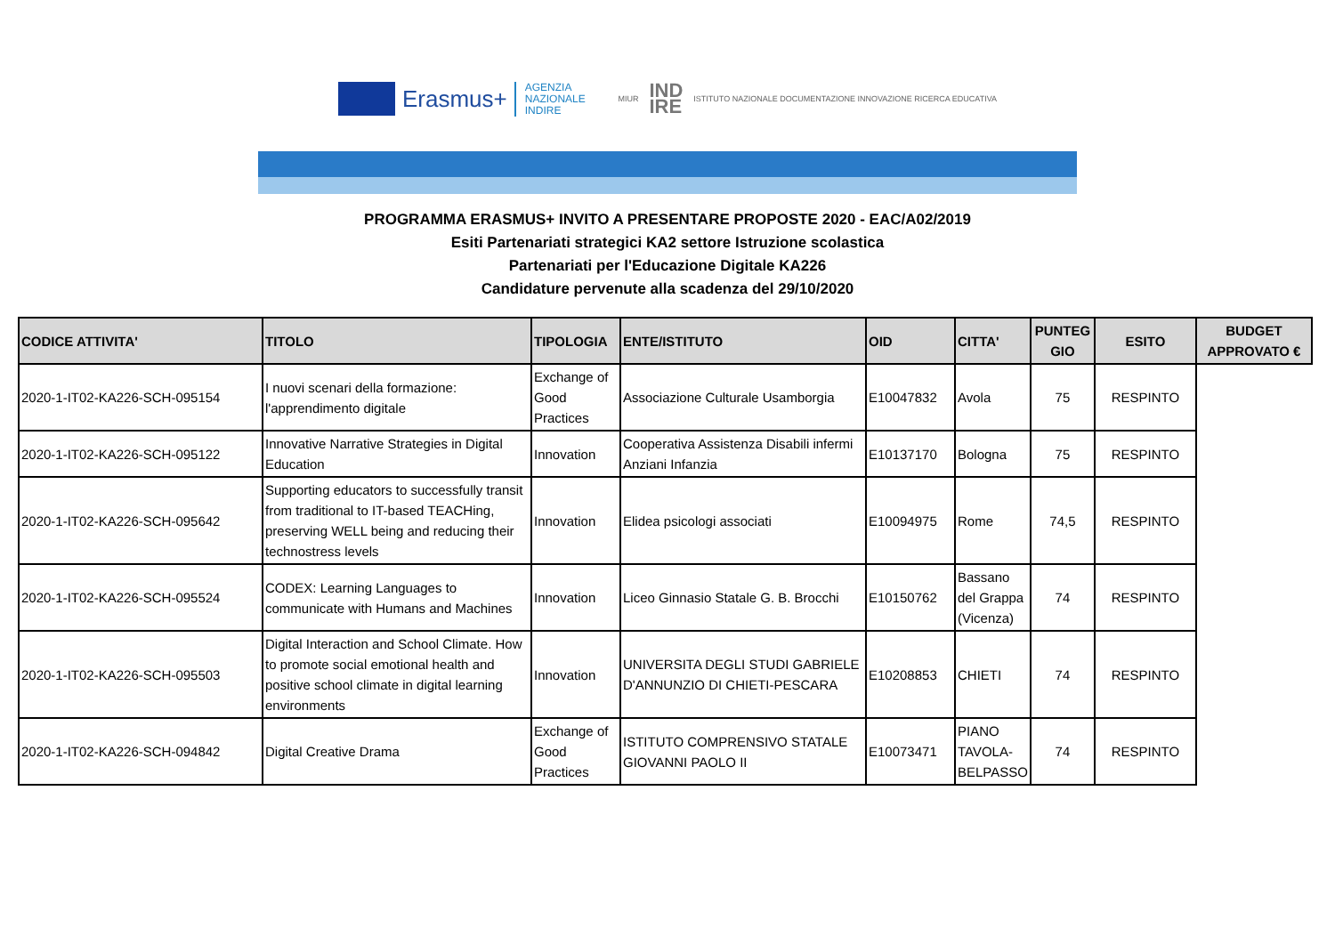Erasmus+
AGENZIA
NAZIONALE
INDIRE
MIUR IND
IRE ISTITUTO NAZIONALE DOCUMENTAZIONE INNOVAZIONE RICERCA EDUCATIVA
PROGRAMMA ERASMUS+ INVITO A PRESENTARE PROPOSTE 2020 - EAC/A02/2019
Esiti Partenariati strategici KA2 settore Istruzione scolastica
Partenariati per l'Educazione Digitale KA226
Candidature pervenute alla scadenza del 29/10/2020
| CODICE ATTIVITA' | TITOLO | TIPOLOGIA | ENTE/ISTITUTO | OID | CITTA' | PUNTEG GIO | ESITO | BUDGET APPROVATO € |
| --- | --- | --- | --- | --- | --- | --- | --- | --- |
| 2020-1-IT02-KA226-SCH-095154 | I nuovi scenari della formazione: l'apprendimento digitale | Exchange of Good Practices | Associazione Culturale Usamborgia | E10047832 | Avola | 75 | RESPINTO | |
| 2020-1-IT02-KA226-SCH-095122 | Innovative Narrative Strategies in Digital Education | Innovation | Cooperativa Assistenza Disabili infermi Anziani Infanzia | E10137170 | Bologna | 75 | RESPINTO | |
| 2020-1-IT02-KA226-SCH-095642 | Supporting educators to successfully transit from traditional to IT-based TEACHing, preserving WELL being and reducing their technostress levels | Innovation | Elidea psicologi associati | E10094975 | Rome | 74,5 | RESPINTO | |
| 2020-1-IT02-KA226-SCH-095524 | CODEX: Learning Languages to communicate with Humans and Machines | Innovation | Liceo Ginnasio Statale G. B. Brocchi | E10150762 | Bassano del Grappa (Vicenza) | 74 | RESPINTO | |
| 2020-1-IT02-KA226-SCH-095503 | Digital Interaction and School Climate. How to promote social emotional health and positive school climate in digital learning environments | Innovation | UNIVERSITA DEGLI STUDI GABRIELE D'ANNUNZIO DI CHIETI-PESCARA | E10208853 | CHIETI | 74 | RESPINTO | |
| 2020-1-IT02-KA226-SCH-094842 | Digital Creative Drama | Exchange of Good Practices | ISTITUTO COMPRENSIVO STATALE GIOVANNI PAOLO II | E10073471 | PIANO TAVOLA-BELPASSO | 74 | RESPINTO | |